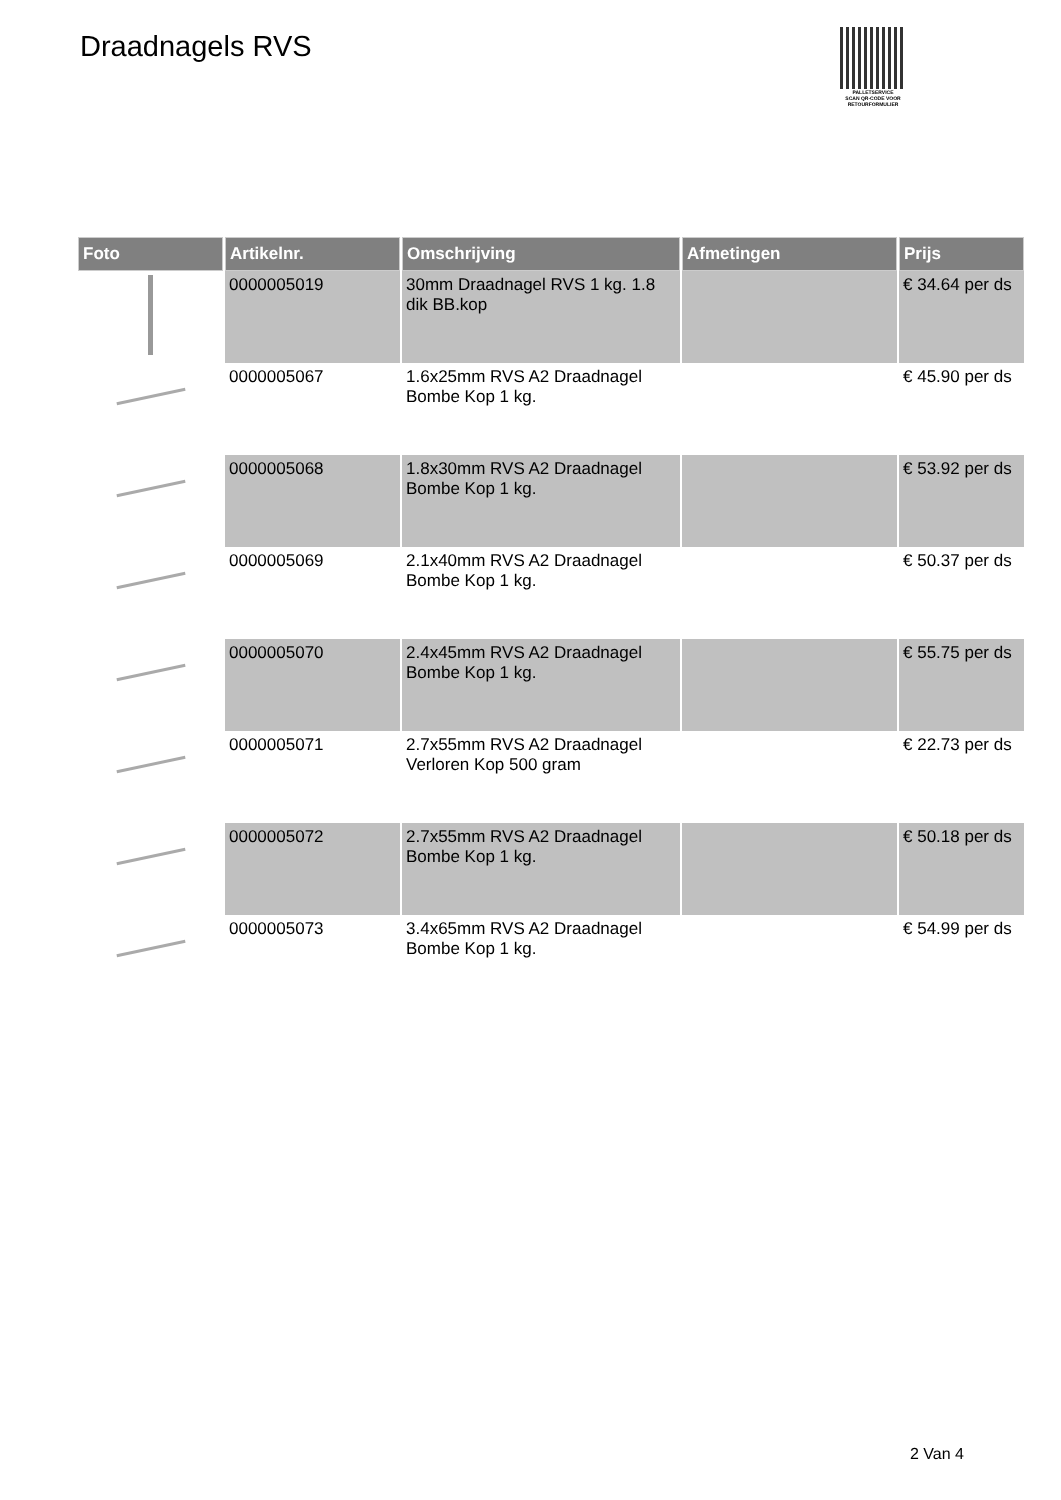Draadnagels RVS
PALLETSERVICE
SCAN QR-CODE VOOR
RETOURFORMULIER
| Foto | Artikelnr. | Omschrijving | Afmetingen | Prijs |
| --- | --- | --- | --- | --- |
| | 0000005019 | 30mm Draadnagel RVS 1 kg. 1.8 dik BB.kop | | € 34.64 per ds |
| | 0000005067 | 1.6x25mm RVS A2 Draadnagel Bombe Kop 1 kg. | | € 45.90 per ds |
| | 0000005068 | 1.8x30mm RVS A2 Draadnagel Bombe Kop 1 kg. | | € 53.92 per ds |
| | 0000005069 | 2.1x40mm RVS A2 Draadnagel Bombe Kop 1 kg. | | € 50.37 per ds |
| | 0000005070 | 2.4x45mm RVS A2 Draadnagel Bombe Kop 1 kg. | | € 55.75 per ds |
| | 0000005071 | 2.7x55mm RVS A2 Draadnagel Verloren Kop 500 gram | | € 22.73 per ds |
| | 0000005072 | 2.7x55mm RVS A2 Draadnagel Bombe Kop 1 kg. | | € 50.18 per ds |
| | 0000005073 | 3.4x65mm RVS A2 Draadnagel Bombe Kop 1 kg. | | € 54.99 per ds |
2 Van 4